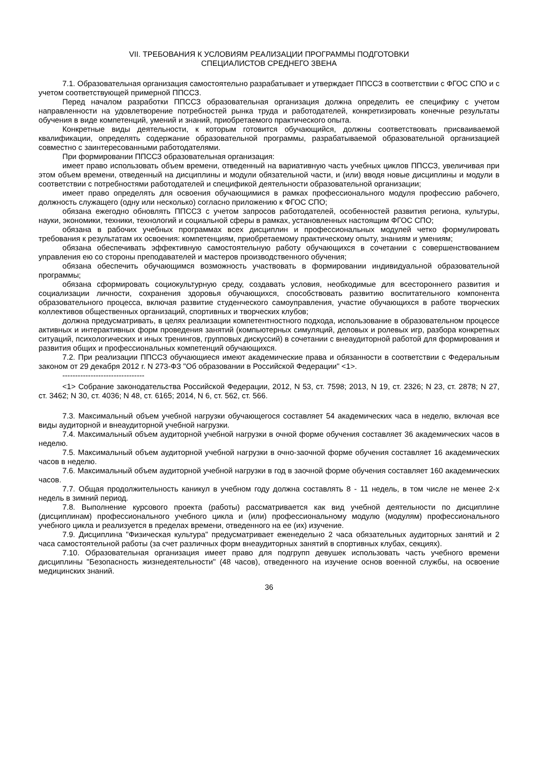VII. ТРЕБОВАНИЯ К УСЛОВИЯМ РЕАЛИЗАЦИИ ПРОГРАММЫ ПОДГОТОВКИ
СПЕЦИАЛИСТОВ СРЕДНЕГО ЗВЕНА
7.1. Образовательная организация самостоятельно разрабатывает и утверждает ППССЗ в соответствии с ФГОС СПО и с учетом соответствующей примерной ППССЗ.
Перед началом разработки ППССЗ образовательная организация должна определить ее специфику с учетом направленности на удовлетворение потребностей рынка труда и работодателей, конкретизировать конечные результаты обучения в виде компетенций, умений и знаний, приобретаемого практического опыта.
Конкретные виды деятельности, к которым готовится обучающийся, должны соответствовать присваиваемой квалификации, определять содержание образовательной программы, разрабатываемой образовательной организацией совместно с заинтересованными работодателями.
При формировании ППССЗ образовательная организация:
имеет право использовать объем времени, отведенный на вариативную часть учебных циклов ППССЗ, увеличивая при этом объем времени, отведенный на дисциплины и модули обязательной части, и (или) вводя новые дисциплины и модули в соответствии с потребностями работодателей и спецификой деятельности образовательной организации;
имеет право определять для освоения обучающимися в рамках профессионального модуля профессию рабочего, должность служащего (одну или несколько) согласно приложению к ФГОС СПО;
обязана ежегодно обновлять ППССЗ с учетом запросов работодателей, особенностей развития региона, культуры, науки, экономики, техники, технологий и социальной сферы в рамках, установленных настоящим ФГОС СПО;
обязана в рабочих учебных программах всех дисциплин и профессиональных модулей четко формулировать требования к результатам их освоения: компетенциям, приобретаемому практическому опыту, знаниям и умениям;
обязана обеспечивать эффективную самостоятельную работу обучающихся в сочетании с совершенствованием управления ею со стороны преподавателей и мастеров производственного обучения;
обязана обеспечить обучающимся возможность участвовать в формировании индивидуальной образовательной программы;
обязана сформировать социокультурную среду, создавать условия, необходимые для всестороннего развития и социализации личности, сохранения здоровья обучающихся, способствовать развитию воспитательного компонента образовательного процесса, включая развитие студенческого самоуправления, участие обучающихся в работе творческих коллективов общественных организаций, спортивных и творческих клубов;
должна предусматривать, в целях реализации компетентностного подхода, использование в образовательном процессе активных и интерактивных форм проведения занятий (компьютерных симуляций, деловых и ролевых игр, разбора конкретных ситуаций, психологических и иных тренингов, групповых дискуссий) в сочетании с внеаудиторной работой для формирования и развития общих и профессиональных компетенций обучающихся.
7.2. При реализации ППССЗ обучающиеся имеют академические права и обязанности в соответствии с Федеральным законом от 29 декабря 2012 г. N 273-ФЗ "Об образовании в Российской Федерации" <1>.
--------------------------------
<1> Собрание законодательства Российской Федерации, 2012, N 53, ст. 7598; 2013, N 19, ст. 2326; N 23, ст. 2878; N 27, ст. 3462; N 30, ст. 4036; N 48, ст. 6165; 2014, N 6, ст. 562, ст. 566.
7.3. Максимальный объем учебной нагрузки обучающегося составляет 54 академических часа в неделю, включая все виды аудиторной и внеаудиторной учебной нагрузки.
7.4. Максимальный объем аудиторной учебной нагрузки в очной форме обучения составляет 36 академических часов в неделю.
7.5. Максимальный объем аудиторной учебной нагрузки в очно-заочной форме обучения составляет 16 академических часов в неделю.
7.6. Максимальный объем аудиторной учебной нагрузки в год в заочной форме обучения составляет 160 академических часов.
7.7. Общая продолжительность каникул в учебном году должна составлять 8 - 11 недель, в том числе не менее 2-х недель в зимний период.
7.8. Выполнение курсового проекта (работы) рассматривается как вид учебной деятельности по дисциплине (дисциплинам) профессионального учебного цикла и (или) профессиональному модулю (модулям) профессионального учебного цикла и реализуется в пределах времени, отведенного на ее (их) изучение.
7.9. Дисциплина "Физическая культура" предусматривает еженедельно 2 часа обязательных аудиторных занятий и 2 часа самостоятельной работы (за счет различных форм внеаудиторных занятий в спортивных клубах, секциях).
7.10. Образовательная организация имеет право для подгрупп девушек использовать часть учебного времени дисциплины "Безопасность жизнедеятельности" (48 часов), отведенного на изучение основ военной службы, на освоение медицинских знаний.
36